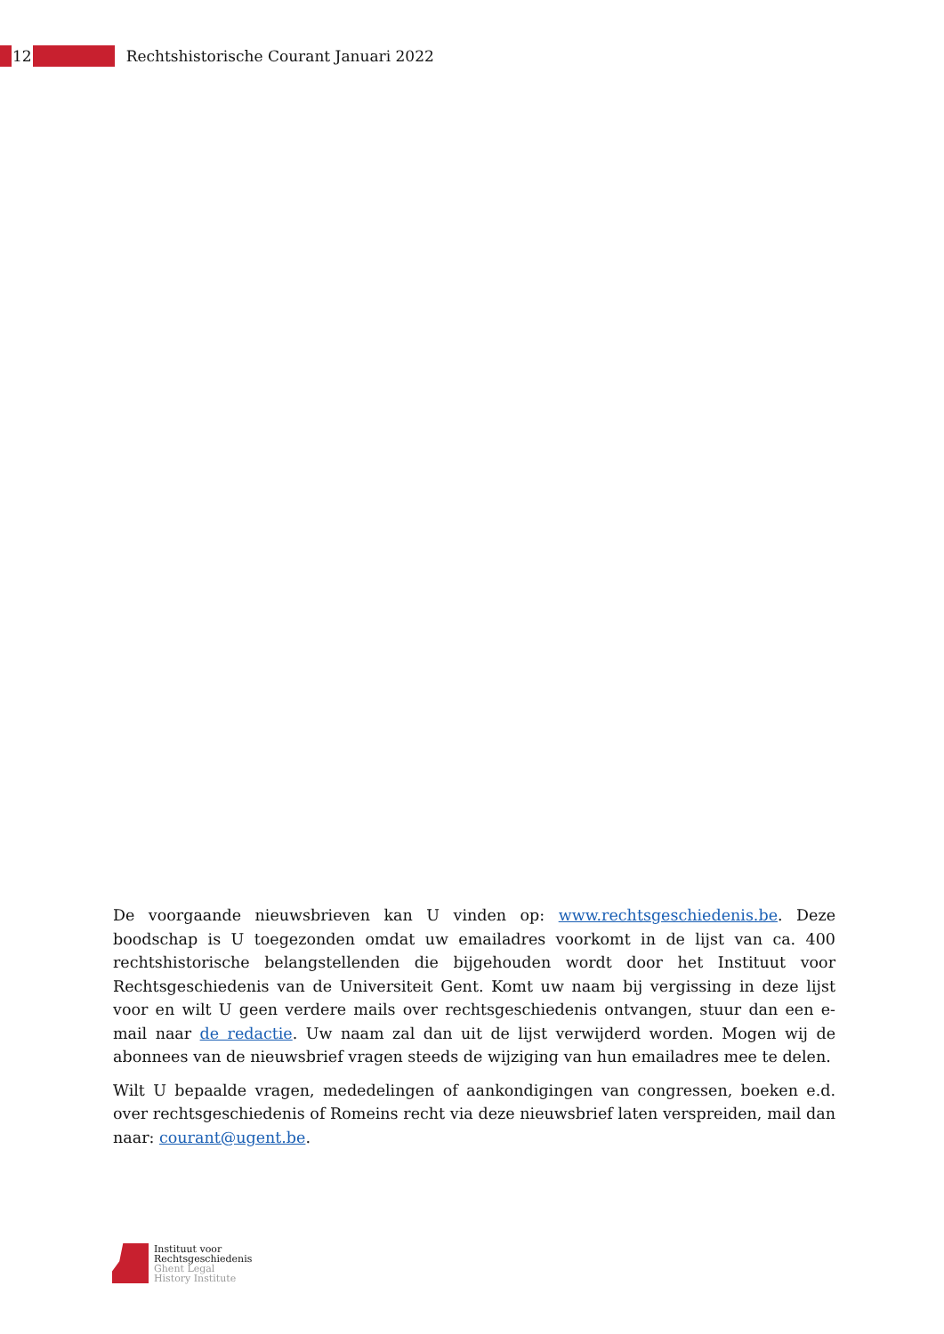12
Rechtshistorische Courant Januari 2022
De voorgaande nieuwsbrieven kan U vinden op: www.rechtsgeschiedenis.be. Deze boodschap is U toegezonden omdat uw emailadres voorkomt in de lijst van ca. 400 rechtshistorische belangstellenden die bijgehouden wordt door het Instituut voor Rechtsgeschiedenis van de Universiteit Gent. Komt uw naam bij vergissing in deze lijst voor en wilt U geen verdere mails over rechtsgeschiedenis ontvangen, stuur dan een e-mail naar de redactie. Uw naam zal dan uit de lijst verwijderd worden. Mogen wij de abonnees van de nieuwsbrief vragen steeds de wijziging van hun emailadres mee te delen.
Wilt U bepaalde vragen, mededelingen of aankondigingen van congressen, boeken e.d. over rechtsgeschiedenis of Romeins recht via deze nieuwsbrief laten verspreiden, mail dan naar: courant@ugent.be.
Instituut voor
Rechtsgeschiedenis
Ghent Legal
History Institute